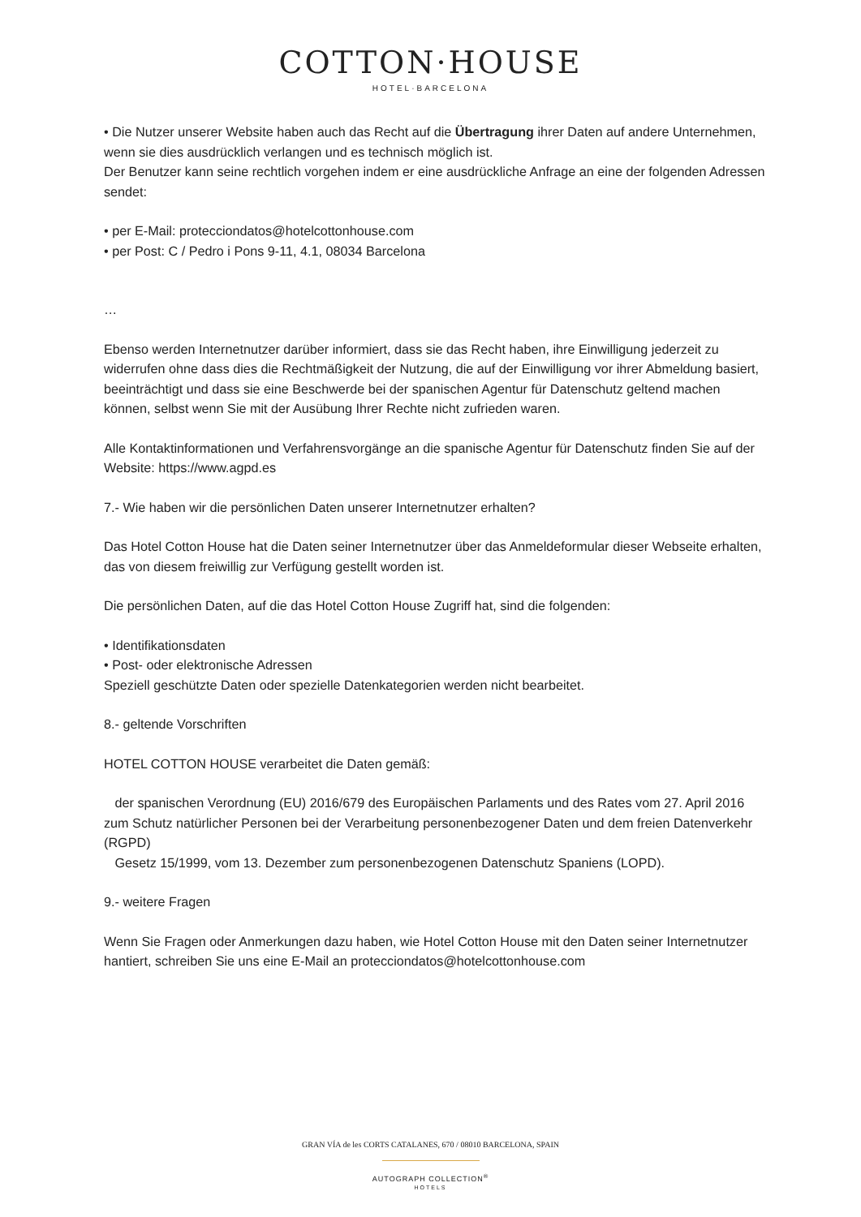COTTON·HOUSE
HOTEL·BARCELONA
• Die Nutzer unserer Website haben auch das Recht auf die Übertragung ihrer Daten auf andere Unternehmen, wenn sie dies ausdrücklich verlangen und es technisch möglich ist.
Der Benutzer kann seine rechtlich vorgehen indem er eine ausdrückliche Anfrage an eine der folgenden Adressen sendet:
• per E-Mail: protecciondatos@hotelcottonhouse.com
• per Post: C / Pedro i Pons 9-11, 4.1, 08034 Barcelona
…
Ebenso werden Internetnutzer darüber informiert, dass sie das Recht haben, ihre Einwilligung jederzeit zu widerrufen ohne dass dies die Rechtmäßigkeit der Nutzung, die auf der Einwilligung vor ihrer Abmeldung basiert, beeinträchtigt und dass sie eine Beschwerde bei der spanischen Agentur für Datenschutz geltend machen können, selbst wenn Sie mit der Ausübung Ihrer Rechte nicht zufrieden waren.
Alle Kontaktinformationen und Verfahrensvorgänge an die spanische Agentur für Datenschutz finden Sie auf der Website: https://www.agpd.es
7.- Wie haben wir die persönlichen Daten unserer Internetnutzer erhalten?
Das Hotel Cotton House hat die Daten seiner Internetnutzer über das Anmeldeformular dieser Webseite erhalten, das von diesem freiwillig zur Verfügung gestellt worden ist.
Die persönlichen Daten, auf die das Hotel Cotton House Zugriff hat, sind die folgenden:
• Identifikationsdaten
• Post- oder elektronische Adressen
Speziell geschützte Daten oder spezielle Datenkategorien werden nicht bearbeitet.
8.- geltende Vorschriften
HOTEL COTTON HOUSE verarbeitet die Daten gemäß:
der spanischen Verordnung (EU) 2016/679 des Europäischen Parlaments und des Rates vom 27. April 2016 zum Schutz natürlicher Personen bei der Verarbeitung personenbezogener Daten und dem freien Datenverkehr (RGPD)
Gesetz 15/1999, vom 13. Dezember zum personenbezogenen Datenschutz Spaniens (LOPD).
9.- weitere Fragen
Wenn Sie Fragen oder Anmerkungen dazu haben, wie Hotel Cotton House mit den Daten seiner Internetnutzer hantiert, schreiben Sie uns eine E-Mail an protecciondatos@hotelcottonhouse.com
GRAN VÍA de les CORTS CATALANES, 670 / 08010 BARCELONA, SPAIN
AUTOGRAPH COLLECTION<sup>®</sup>
HOTELS